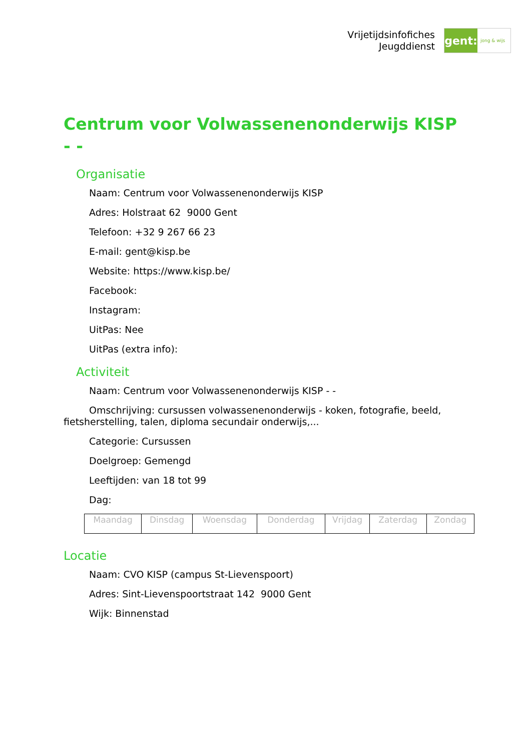Vrijetijdsinfofiches
Jeugddienst
gent:
jong & wijs
Centrum voor Volwassenenonderwijs KISP - -
Organisatie
Naam: Centrum voor Volwassenenonderwijs KISP
Adres: Holstraat 62 9000 Gent
Telefoon: +32 9 267 66 23
E-mail: gent@kisp.be
Website: https://www.kisp.be/
Facebook:
Instagram:
UitPas: Nee
UitPas (extra info):
Activiteit
Naam: Centrum voor Volwassenenonderwijs KISP - -
Omschrijving: cursussen volwassenenonderwijs - koken, fotografie, beeld, fietsherstelling, talen, diploma secundair onderwijs,...
Categorie: Cursussen
Doelgroep: Gemengd
Leeftijden: van 18 tot 99
Dag:
| Maandag | Dinsdag | Woensdag | Donderdag | Vrijdag | Zaterdag | Zondag |
Locatie
Naam: CVO KISP (campus St-Lievenspoort)
Adres: Sint-Lievenspoortstraat 142 9000 Gent
Wijk: Binnenstad